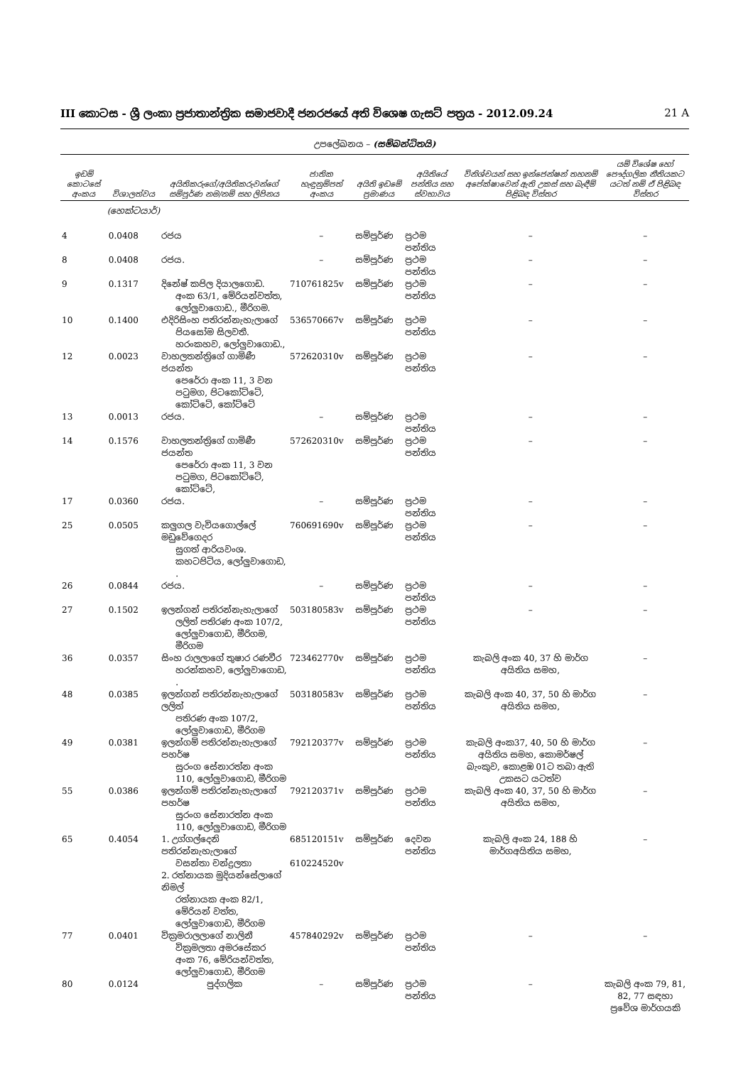III කොටස - ශ්‍රී ලංකා ප්‍රජාතාන්ත්‍රික සමාජවාදී ජනරජයේ අති විශෙෂ ගැසට් පත්‍රය - 2012.09.24 21 A
උපලේඛනය – (සම්බන්ධිතයි)
| ඉඩම් කොටසේ අංකය | විශාලත්වය | අයිතිකරුගේ/අයිතිකරුවන්ගේ සම්පූර්ණ නම/නම් සහ ලිපිනය | ජාතික හැඳුනුම්පත් අංකය | අයිති ඉඩමේ ප්‍රමාණය | අයිතියේ පන්තිය සහ ස්වභාවය | විනිශ්චයන් සහ ඉන්ජෙන්ෂන් තහනම් අපේක්ෂාවෙන් ඇති උකස් සහ බැඳීම් පිළිබඳ විස්තර | යම් විශේෂ හෝ පෞද්ගලික නීතියකට යටත් නම් ඒ පිළිබඳ විස්තර |
| --- | --- | --- | --- | --- | --- | --- | --- |
| | (හෙක්ටයාර්) | | | | | | |
| 4 | 0.0408 | රජය | – | සම්පූර්ණ | ප්‍රථම පන්තිය | – | – |
| 8 | 0.0408 | රජය. | – | සම්පූර්ණ | ප්‍රථම පන්තිය | – | – |
| 9 | 0.1317 | දිනේෂ් කපිල දියාලගොඩ. අංක 63/1, මේරියන්වත්ත, ලෝලුවාගොඩ., මීරිගම. | 710761825v | සම්පූර්ණ | ප්‍රථම පන්තිය | – | – |
| 10 | 0.1400 | එදිරිසිංහ පතිරන්නැහැලාගේ පියසෝම සිලවතී. හරංකහව, ලෝලුවාගොඩ., | 536570667v | සම්පූර්ණ | ප්‍රථම පන්තිය | – | – |
| 12 | 0.0023 | වාහලතන්ත්‍රිගේ ගාමිණී ජයන්ත පෙරේරා අංක 11, 3 වන පටුමග, පිටකෝට්ටේ, කෝට්ටේ, කෝට්ටේ | 572620310v | සම්පූර්ණ | ප්‍රථම පන්තිය | – | – |
| 13 | 0.0013 | රජය. | – | සම්පූර්ණ | ප්‍රථම පන්තිය | – | – |
| 14 | 0.1576 | වාහලතන්ත්‍රිගේ ගාමිණී ජයන්ත පෙරේරා අංක 11, 3 වන පටුමග, පිටකෝට්ටේ, කෝට්ටේ, | 572620310v | සම්පූර්ණ | ප්‍රථම පන්තිය | – | – |
| 17 | 0.0360 | රජය. | – | සම්පූර්ණ | ප්‍රථම පන්තිය | – | – |
| 25 | 0.0505 | කලුගල වැවියගොල්ලේ මඩුවේගෙදර සුගත් ආරියවංශ. කහටපිටිය, ලෝලුවාගොඩ, . | 760691690v | සම්පූර්ණ | ප්‍රථම පන්තිය | – | – |
| 26 | 0.0844 | රජය. | – | සම්පූර්ණ | ප්‍රථම පන්තිය | – | – |
| 27 | 0.1502 | ඉලන්ගන් පතිරන්නැහැලාගේ ලලිත් පතිරණ අංක 107/2, ලෝලුවාගොඩ, මීරිගම, මීරිගම | 503180583v | සම්පූර්ණ | ප්‍රථම පන්තිය | – | – |
| 36 | 0.0357 | සිංහ රාලලාගේ තුෂාර රණවීර හරන්කහව, ලෝලුවාගොඩ, . | 723462770v | සම්පූර්ණ | ප්‍රථම පන්තිය | කැබලි අංක 40, 37 හි මාර්ග අයිතිය සමහ, | – |
| 48 | 0.0385 | ඉලන්ගන් පතිරන්නැහැලාගේ ලලිත් පතිරණ අංක 107/2, ලෝලුවාගොඩ, මීරිගම | 503180583v | සම්පූර්ණ | ප්‍රථම පන්තිය | කැබලි අංක 40, 37, 50 හි මාර්ග අයිතිය සමහ, | – |
| 49 | 0.0381 | ඉලන්ගම් පතිරන්නැහැලාගේ පහර්ෂ සුරංග සේනාරත්න අංක 110, ලෝලුවාගොඩ, මීරිගම | 792120377v | සම්පූර්ණ | ප්‍රථම පන්තිය | කැබලි අංක37, 40, 50 හි මාර්ග අයිතිය සමහ, කොමර්ෂල් බැංකුව, කොළඹ 01ට තබා ඇති උකසට යටත්ව | – |
| 55 | 0.0386 | ඉලන්ගම් පතිරන්නැහැලාගේ පහර්ෂ සුරංග සේනාරත්න අංක 110, ලෝලුවාගොඩ, මීරිගම | 792120371v | සම්පූර්ණ | ප්‍රථම පන්තිය | කැබලි අංක 40, 37, 50 හි මාර්ග අයිතිය සමහ, | – |
| 65 | 0.4054 | 1. උග්ගල්දෙනි පතිරන්නැහැලාගේ වසන්තා චන්ද්‍රලතා 2. රත්නායක මුදියන්සේලාගේ නිමල් රත්නායක අංක 82/1, මේරියන් වත්ත, ලෝලුවාගොඩ, මීරිගම | 685120151v 610224520v | සම්පූර්ණ | දෙවන පන්තිය | කැබලි අංක 24, 188 හි මාර්ගඅයිතිය සමහ, | – |
| 77 | 0.0401 | වික්‍රමරාලලාගේ නාලිනී වික්‍රමලතා අමරසේකර අංක 76, මේරියන්වත්ත, ලෝලුවාගොඩ, මීරිගම | 457840292v | සම්පූර්ණ | ප්‍රථම පන්තිය | – | – |
| 80 | 0.0124 | පුද්ගලික | – | සම්පූර්ණ | ප්‍රථම පන්තිය | – | කැබලි අංක 79, 81, 82, 77 සඳහා ප්‍රවේශ මාර්ගයකි |